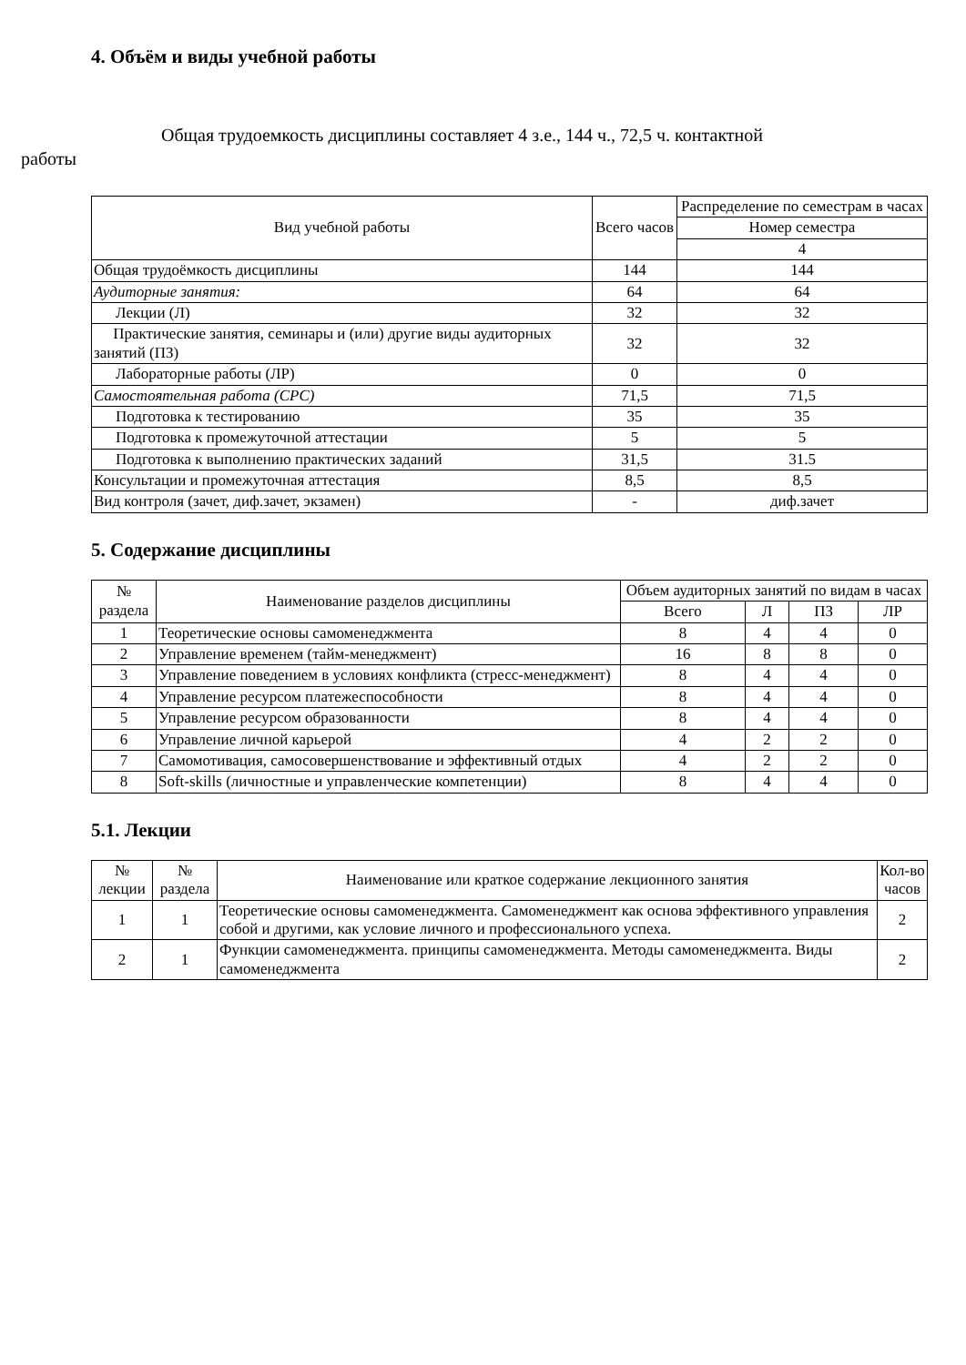4. Объём и виды учебной работы
Общая трудоемкость дисциплины составляет 4 з.е., 144 ч., 72,5 ч. контактной
работы
| Вид учебной работы | Всего часов | Распределение по семестрам в часах |
| --- | --- | --- |
| | | Номер семестра |
| | | 4 |
| Общая трудоёмкость дисциплины | 144 | 144 |
| Аудиторные занятия: | 64 | 64 |
| Лекции (Л) | 32 | 32 |
| Практические занятия, семинары и (или) другие виды аудиторных занятий (ПЗ) | 32 | 32 |
| Лабораторные работы (ЛР) | 0 | 0 |
| Самостоятельная работа (СРС) | 71,5 | 71,5 |
| Подготовка к тестированию | 35 | 35 |
| Подготовка к промежуточной аттестации | 5 | 5 |
| Подготовка к выполнению практических заданий | 31,5 | 31.5 |
| Консультации и промежуточная аттестация | 8,5 | 8,5 |
| Вид контроля (зачет, диф.зачет, экзамен) | - | диф.зачет |
5. Содержание дисциплины
| № раздела | Наименование разделов дисциплины | Объем аудиторных занятий по видам в часах | | | |
| --- | --- | --- | --- | --- | --- |
| | | Всего | Л | ПЗ | ЛР |
| 1 | Теоретические основы самоменеджмента | 8 | 4 | 4 | 0 |
| 2 | Управление временем (тайм-менеджмент) | 16 | 8 | 8 | 0 |
| 3 | Управление поведением в условиях конфликта (стресс-менеджмент) | 8 | 4 | 4 | 0 |
| 4 | Управление ресурсом платежеспособности | 8 | 4 | 4 | 0 |
| 5 | Управление ресурсом образованности | 8 | 4 | 4 | 0 |
| 6 | Управление личной карьерой | 4 | 2 | 2 | 0 |
| 7 | Самомотивация, самосовершенствование и эффективный отдых | 4 | 2 | 2 | 0 |
| 8 | Soft-skills (личностные и управленческие компетенции) | 8 | 4 | 4 | 0 |
5.1. Лекции
| № лекции | № раздела | Наименование или краткое содержание лекционного занятия | Кол-во часов |
| --- | --- | --- | --- |
| 1 | 1 | Теоретические основы самоменеджмента. Самоменеджмент как основа эффективного управления собой и другими, как условие личного и профессионального успеха. | 2 |
| 2 | 1 | Функции самоменеджмента. принципы самоменеджмента. Методы самоменеджмента. Виды самоменеджмента | 2 |